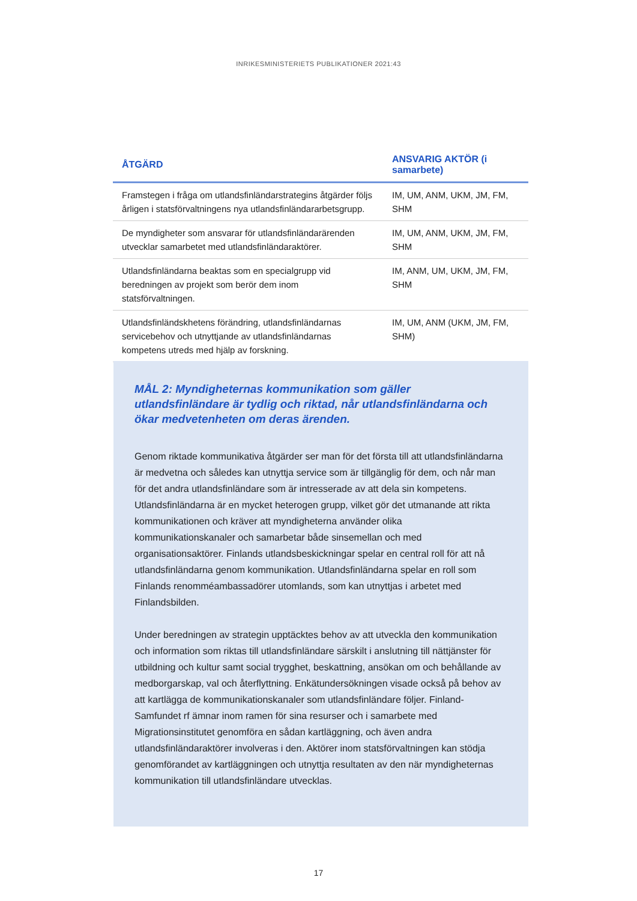INRIKESMINISTERIETS PUBLIKATIONER 2021:43
| ÅTGÄRD | ANSVARIG AKTÖR (i samarbete) |
| --- | --- |
| Framstegen i fråga om utlandsfinländarstrategins åtgärder följs årligen i statsförvaltningens nya utlandsfinländararbetsgrupp. | IM, UM, ANM, UKM, JM, FM, SHM |
| De myndigheter som ansvarar för utlandsfinländarärenden utvecklar samarbetet med utlandsfinländaraktörer. | IM, UM, ANM, UKM, JM, FM, SHM |
| Utlandsfinländarna beaktas som en specialgrupp vid beredningen av projekt som berör dem inom statsförvaltningen. | IM, ANM, UM, UKM, JM, FM, SHM |
| Utlandsfinländskhetens förändring, utlandsfinländarnas servicebehov och utnyttjande av utlandsfinländarnas kompetens utreds med hjälp av forskning. | IM, UM, ANM (UKM, JM, FM, SHM) |
MÅL 2: Myndigheternas kommunikation som gäller utlandsfinländare är tydlig och riktad, når utlandsfinländarna och ökar medvetenheten om deras ärenden.
Genom riktade kommunikativa åtgärder ser man för det första till att utlandsfinländarna är medvetna och således kan utnyttja service som är tillgänglig för dem, och når man för det andra utlandsfinländare som är intresserade av att dela sin kompetens. Utlandsfinländarna är en mycket heterogen grupp, vilket gör det utmanande att rikta kommunikationen och kräver att myndigheterna använder olika kommunikationskanaler och samarbetar både sinsemellan och med organisationsaktörer. Finlands utlandsbeskickningar spelar en central roll för att nå utlandsfinländarna genom kommunikation. Utlandsfinländarna spelar en roll som Finlands renomméambassadörer utomlands, som kan utnyttjas i arbetet med Finlandsbilden.
Under beredningen av strategin upptäcktes behov av att utveckla den kommunikation och information som riktas till utlandsfinländare särskilt i anslutning till nättjänster för utbildning och kultur samt social trygghet, beskattning, ansökan om och behållande av medborgarskap, val och återflyttning. Enkätundersökningen visade också på behov av att kartlägga de kommunikationskanaler som utlandsfinländare följer. Finland-Samfundet rf ämnar inom ramen för sina resurser och i samarbete med Migrationsinstitutet genomföra en sådan kartläggning, och även andra utlandsfinländaraktörer involveras i den. Aktörer inom statsförvaltningen kan stödja genomförandet av kartläggningen och utnyttja resultaten av den när myndigheternas kommunikation till utlandsfinländare utvecklas.
17